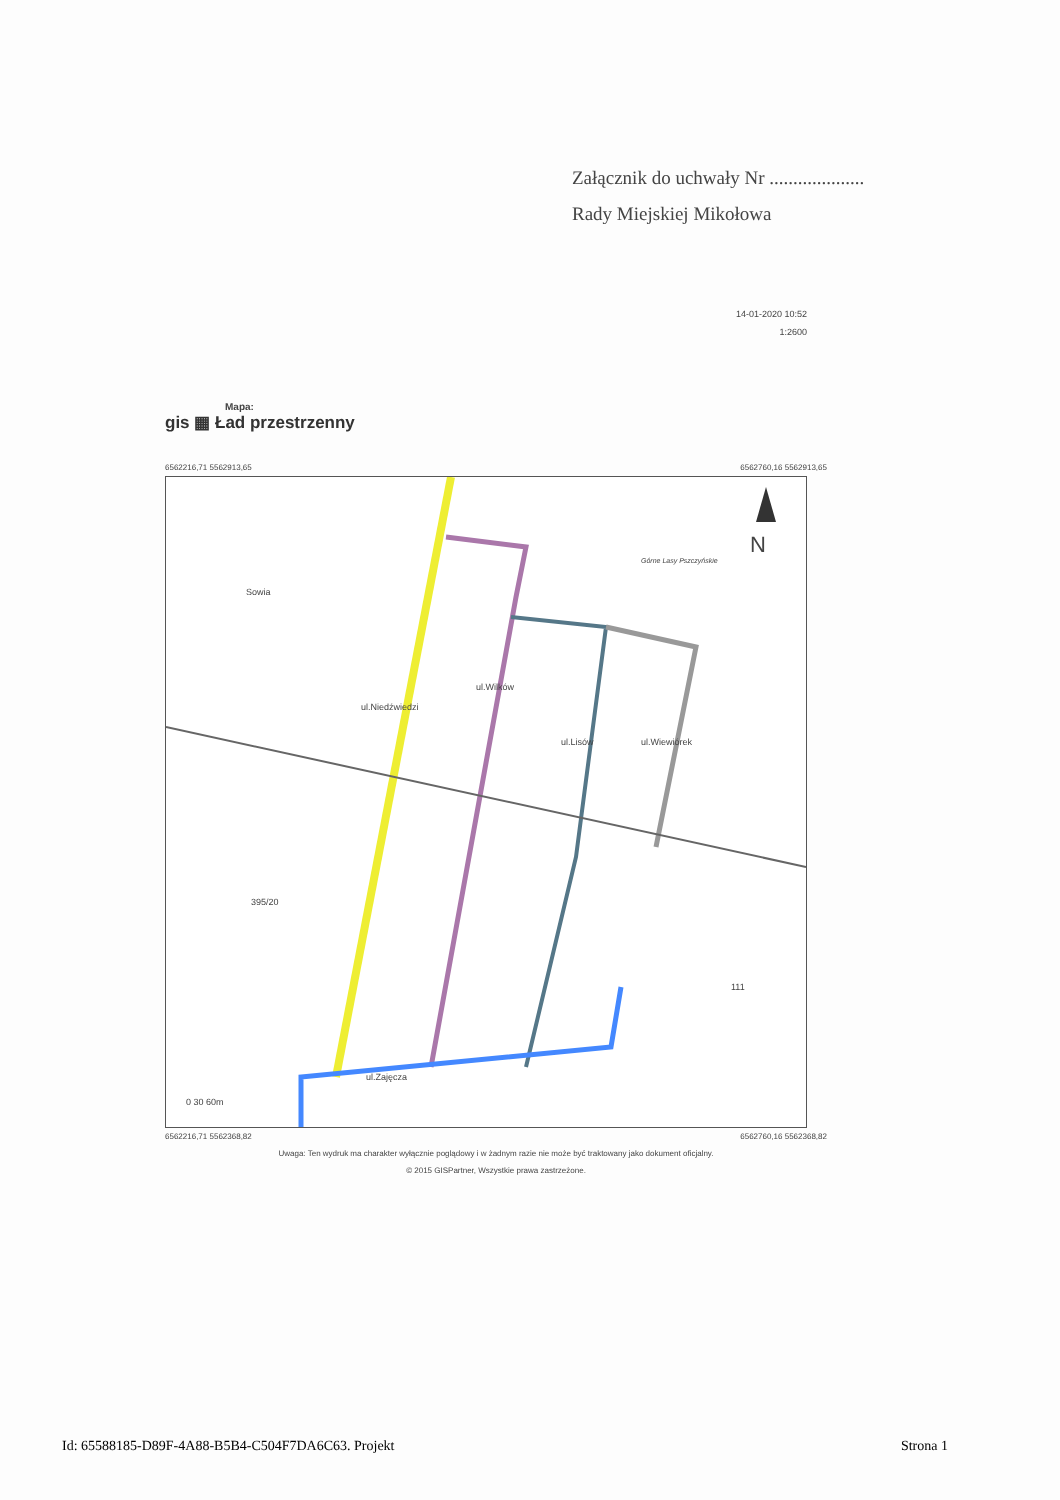Załącznik do uchwały Nr ....................
Rady Miejskiej Mikołowa
14-01-2020 10:52
1:2600
Mapa:
gis ▦ Ład przestrzenny
6562216,71 5562913,65 6562760,16 5562913,65
N
Górne Lasy Pszczyńskie
ul.Niedźwiedzi
ul.Wilków
ul.Lisów ul.Wiewiórek
Sowia
ul.Zajęcza
395/20
111
0 30 60m
6562216,71 5562368,82 6562760,16 5562368,82
Uwaga: Ten wydruk ma charakter wyłącznie poglądowy i w żadnym razie nie może być traktowany jako dokument oficjalny.
© 2015 GISPartner, Wszystkie prawa zastrzeżone.
Id: 65588185-D89F-4A88-B5B4-C504F7DA6C63. Projekt Strona 1